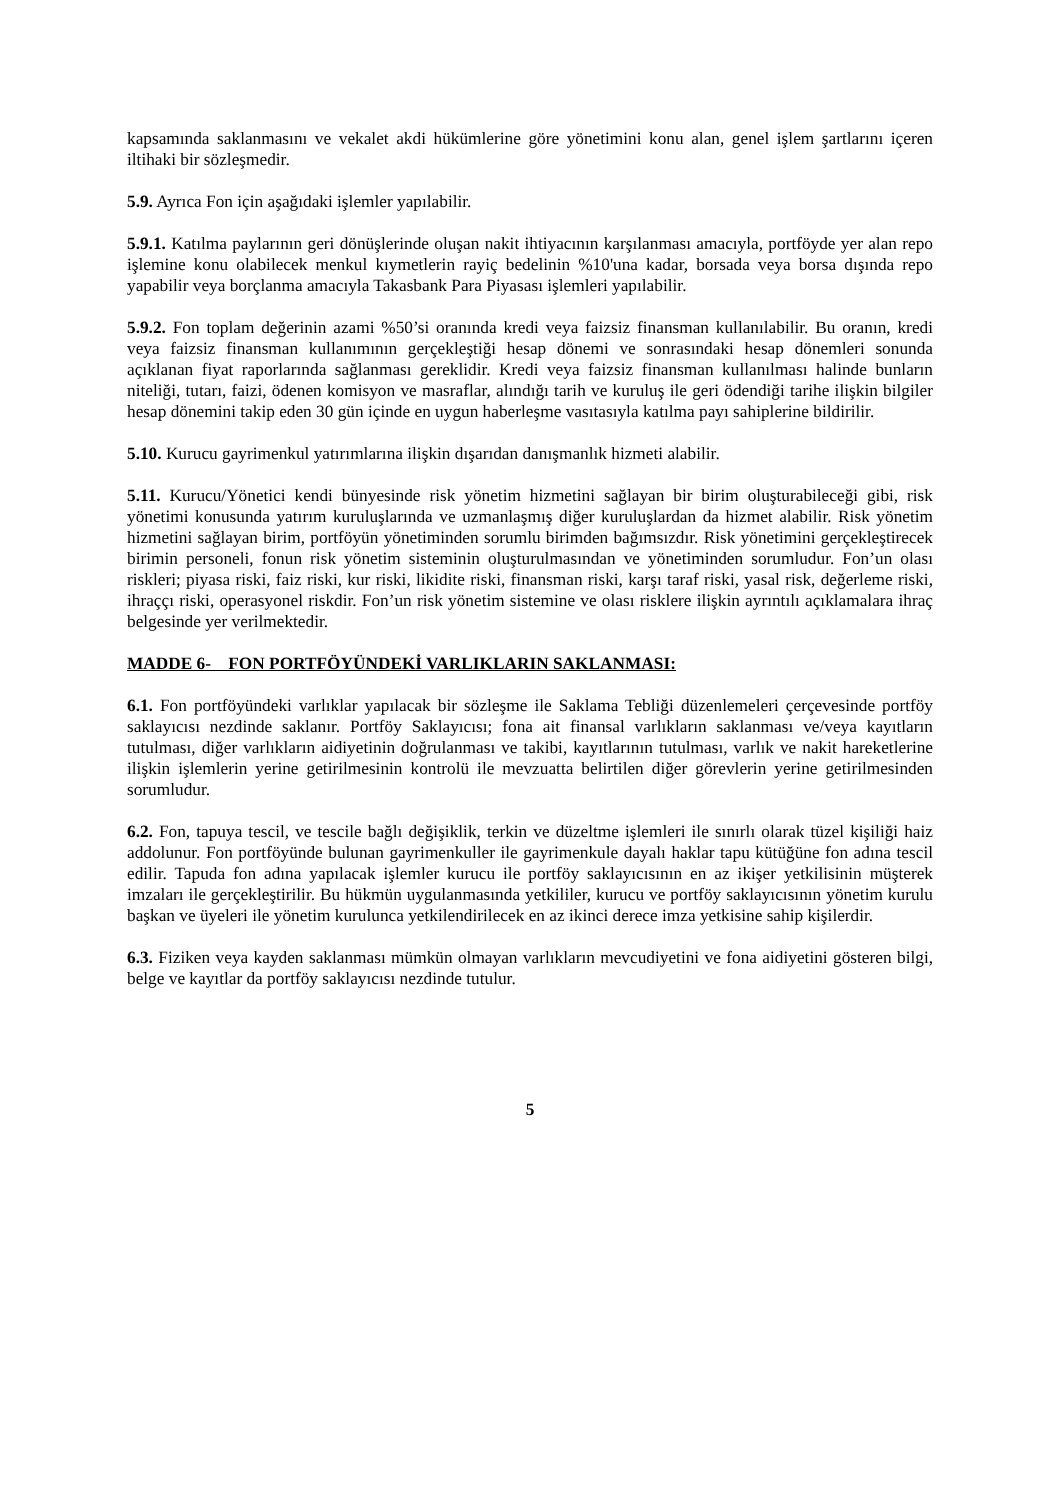kapsamında saklanmasını ve vekalet akdi hükümlerine göre yönetimini konu alan, genel işlem şartlarını içeren iltihaki bir sözleşmedir.
5.9. Ayrıca Fon için aşağıdaki işlemler yapılabilir.
5.9.1. Katılma paylarının geri dönüşlerinde oluşan nakit ihtiyacının karşılanması amacıyla, portföyde yer alan repo işlemine konu olabilecek menkul kıymetlerin rayiç bedelinin %10'una kadar, borsada veya borsa dışında repo yapabilir veya borçlanma amacıyla Takasbank Para Piyasası işlemleri yapılabilir.
5.9.2. Fon toplam değerinin azami %50’si oranında kredi veya faizsiz finansman kullanılabilir. Bu oranın, kredi veya faizsiz finansman kullanımının gerçekleştiği hesap dönemi ve sonrasındaki hesap dönemleri sonunda açıklanan fiyat raporlarında sağlanması gereklidir. Kredi veya faizsiz finansman kullanılması halinde bunların niteliği, tutarı, faizi, ödenen komisyon ve masraflar, alındığı tarih ve kuruluş ile geri ödendiği tarihe ilişkin bilgiler hesap dönemini takip eden 30 gün içinde en uygun haberleşme vasıtasıyla katılma payı sahiplerine bildirilir.
5.10. Kurucu gayrimenkul yatırımlarına ilişkin dışarıdan danışmanlık hizmeti alabilir.
5.11. Kurucu/Yönetici kendi bünyesinde risk yönetim hizmetini sağlayan bir birim oluşturabileceği gibi, risk yönetimi konusunda yatırım kuruluşlarında ve uzmanlaşmış diğer kuruluşlardan da hizmet alabilir. Risk yönetim hizmetini sağlayan birim, portföyün yönetiminden sorumlu birimden bağımsızdır. Risk yönetimini gerçekleştirecek birimin personeli, fonun risk yönetim sisteminin oluşturulmasından ve yönetiminden sorumludur. Fon’un olası riskleri; piyasa riski, faiz riski, kur riski, likidite riski, finansman riski, karşı taraf riski, yasal risk, değerleme riski, ihraççı riski, operasyonel riskdir. Fon’un risk yönetim sistemine ve olası risklere ilişkin ayrıntılı açıklamalara ihraç belgesinde yer verilmektedir.
MADDE 6- FON PORTFÖYÜNDEKİ VARLIKLARIN SAKLANMASI:
6.1. Fon portföyündeki varlıklar yapılacak bir sözleşme ile Saklama Tebliği düzenlemeleri çerçevesinde portföy saklayıcısı nezdinde saklanır. Portföy Saklayıcısı; fona ait finansal varlıkların saklanması ve/veya kayıtların tutulması, diğer varlıkların aidiyetinin doğrulanması ve takibi, kayıtlarının tutulması, varlık ve nakit hareketlerine ilişkin işlemlerin yerine getirilmesinin kontrolü ile mevzuatta belirtilen diğer görevlerin yerine getirilmesinden sorumludur.
6.2. Fon, tapuya tescil, ve tescile bağlı değişiklik, terkin ve düzeltme işlemleri ile sınırlı olarak tüzel kişiliği haiz addolunur. Fon portföyünde bulunan gayrimenkuller ile gayrimenkule dayalı haklar tapu kütüğüne fon adına tescil edilir. Tapuda fon adına yapılacak işlemler kurucu ile portföy saklayıcısının en az ikişer yetkilisinin müşterek imzaları ile gerçekleştirilir. Bu hükmün uygulanmasında yetkililer, kurucu ve portföy saklayıcısının yönetim kurulu başkan ve üyeleri ile yönetim kurulunca yetkilendirilecek en az ikinci derece imza yetkisine sahip kişilerdir.
6.3. Fiziken veya kayden saklanması mümkün olmayan varlıkların mevcudiyetini ve fona aidiyetini gösteren bilgi, belge ve kayıtlar da portföy saklayıcısı nezdinde tutulur.
5